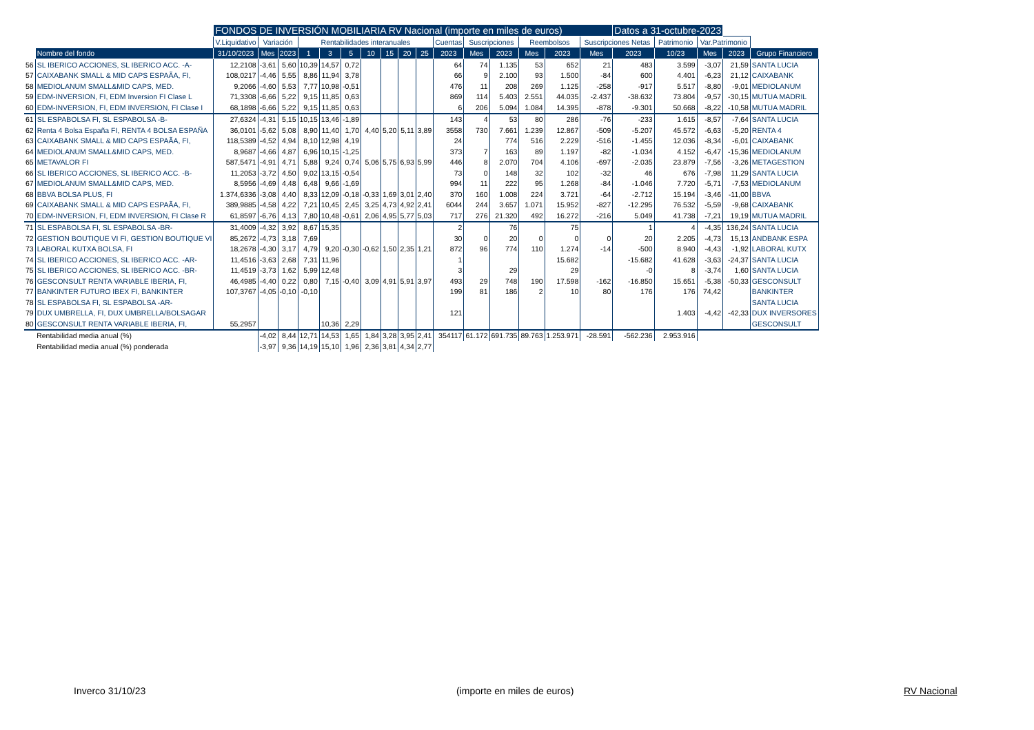| | | FONDOS DE INVERSIÓN MOBILIARIA RV Nacional (importe en miles de euros) | | | | | | | | | | | | | | | | Datos a 31-octubre-2023 | | | | |
| | | V.Liquidativo | Variación | | Rentabilidades interanuales | | | | | | | Cuentas | Suscripciones | | Reembolsos | | Suscripciones Netas | | Patrimonio | Var.Patrimonio | | |
| | Nombre del fondo | 31/10/2023 | Mes | 2023 | 1 | 3 | 5 | 10 | 15 | 20 | 25 | 2023 | Mes | 2023 | Mes | 2023 | Mes | 2023 | 10/23 | Mes | 2023 | Grupo Financiero |
| 56 | SL IBERICO ACCIONES, SL IBERICO ACC. -A- | 12,2108 | -3,61 | 5,60 | 10,39 | 14,57 | 0,72 | | | | | 64 | 74 | 1.135 | 53 | 652 | 21 | 483 | 3.599 | -3,07 | 21,59 | SANTA LUCIA |
| 57 | CAIXABANK SMALL & MID CAPS ESPAÃA, FI, | 108,0217 | -4,46 | 5,55 | 8,86 | 11,94 | 3,78 | | | | | 66 | 9 | 2.100 | 93 | 1.500 | -84 | 600 | 4.401 | -6,23 | 21,12 | CAIXABANK |
| 58 | MEDIOLANUM SMALL&MID CAPS, MED. | 9,2066 | -4,60 | 5,53 | 7,77 | 10,98 | -0,51 | | | | | 476 | 11 | 208 | 269 | 1.125 | -258 | -917 | 5.517 | -8,80 | -9,01 | MEDIOLANUM |
| 59 | EDM-INVERSION, FI, EDM Inversion FI Clase L | 71,3308 | -6,66 | 5,22 | 9,15 | 11,85 | 0,63 | | | | | 869 | 114 | 5.403 | 2.551 | 44.035 | -2.437 | -38.632 | 73.804 | -9,57 | -30,15 | MUTUA MADRIL |
| 60 | EDM-INVERSION, FI, EDM INVERSION, FI Clase I | 68,1898 | -6,66 | 5,22 | 9,15 | 11,85 | 0,63 | | | | | 6 | 206 | 5.094 | 1.084 | 14.395 | -878 | -9.301 | 50.668 | -8,22 | -10,58 | MUTUA MADRIL |
| 61 | SL ESPABOLSA FI, SL ESPABOLSA -B- | 27,6324 | -4,31 | 5,15 | 10,15 | 13,46 | -1,89 | | | | | 143 | 4 | 53 | 80 | 286 | -76 | -233 | 1.615 | -8,57 | -7,64 | SANTA LUCIA |
| 62 | Renta 4 Bolsa España FI, RENTA 4 BOLSA ESPAÑA | 36,0101 | -5,62 | 5,08 | 8,90 | 11,40 | 1,70 | 4,40 | 5,20 | 5,11 | 3,89 | 3558 | 730 | 7.661 | 1.239 | 12.867 | -509 | -5.207 | 45.572 | -6,63 | -5,20 | RENTA 4 |
| 63 | CAIXABANK SMALL & MID CAPS ESPAÃA, FI, | 118,5389 | -4,52 | 4,94 | 8,10 | 12,98 | 4,19 | | | | | 24 | | 774 | 516 | 2.229 | -516 | -1.455 | 12.036 | -8,34 | -6,01 | CAIXABANK |
| 64 | MEDIOLANUM SMALL&MID CAPS, MED. | 8,9687 | -4,66 | 4,87 | 6,96 | 10,15 | -1,25 | | | | | 373 | 7 | 163 | 89 | 1.197 | -82 | -1.034 | 4.152 | -6,47 | -15,36 | MEDIOLANUM |
| 65 | METAVALOR FI | 587,5471 | -4,91 | 4,71 | 5,88 | 9,24 | 0,74 | 5,06 | 5,75 | 6,93 | 5,99 | 446 | 8 | 2.070 | 704 | 4.106 | -697 | -2.035 | 23.879 | -7,56 | -3,26 | METAGESTION |
| 66 | SL IBERICO ACCIONES, SL IBERICO ACC. -B- | 11,2053 | -3,72 | 4,50 | 9,02 | 13,15 | -0,54 | | | | | 73 | 0 | 148 | 32 | 102 | -32 | 46 | 676 | -7,98 | 11,29 | SANTA LUCIA |
| 67 | MEDIOLANUM SMALL&MID CAPS, MED. | 8,5956 | -4,69 | 4,48 | 6,48 | 9,66 | -1,69 | | | | | 994 | 11 | 222 | 95 | 1.268 | -84 | -1.046 | 7.720 | -5,71 | -7,53 | MEDIOLANUM |
| 68 | BBVA BOLSA PLUS, FI | 1.374,6336 | -3,08 | 4,40 | 8,33 | 12,09 | -0,18 | -0,33 | 1,69 | 3,01 | 2,40 | 370 | 160 | 1.008 | 224 | 3.721 | -64 | -2.712 | 15.194 | -3,46 | -11,00 | BBVA |
| 69 | CAIXABANK SMALL & MID CAPS ESPAÃA, FI, | 389,9885 | -4,58 | 4,22 | 7,21 | 10,45 | 2,45 | 3,25 | 4,73 | 4,92 | 2,41 | 6044 | 244 | 3.657 | 1.071 | 15.952 | -827 | -12.295 | 76.532 | -5,59 | -9,68 | CAIXABANK |
| 70 | EDM-INVERSION, FI, EDM INVERSION, FI Clase R | 61,8597 | -6,76 | 4,13 | 7,80 | 10,48 | -0,61 | 2,06 | 4,95 | 5,77 | 5,03 | 717 | 276 | 21.320 | 492 | 16.272 | -216 | 5.049 | 41.738 | -7,21 | 19,19 | MUTUA MADRIL |
| 71 | SL ESPABOLSA FI, SL ESPABOLSA -BR- | 31,4009 | -4,32 | 3,92 | 8,67 | 15,35 | | | | | | 2 | | 76 | | 75 | | 1 | 4 | -4,35 | 136,24 | SANTA LUCIA |
| 72 | GESTION BOUTIQUE VI FI, GESTION BOUTIQUE VI | 85,2672 | -4,73 | 3,18 | 7,69 | | | | | | | 30 | 0 | 20 | 0 | 0 | 0 | 20 | 2.205 | -4,73 | 15,13 | ANDBANK ESPA |
| 73 | LABORAL KUTXA BOLSA, FI | 18,2678 | -4,30 | 3,17 | 4,79 | 9,20 | -0,30 | -0,62 | 1,50 | 2,35 | 1,21 | 872 | 96 | 774 | 110 | 1.274 | -14 | -500 | 8.940 | -4,43 | -1,92 | LABORAL KUTX |
| 74 | SL IBERICO ACCIONES, SL IBERICO ACC. -AR- | 11,4516 | -3,63 | 2,68 | 7,31 | 11,96 | | | | | | 1 | | | | 15.682 | | -15.682 | 41.628 | -3,63 | -24,37 | SANTA LUCIA |
| 75 | SL IBERICO ACCIONES, SL IBERICO ACC. -BR- | 11,4519 | -3,73 | 1,62 | 5,99 | 12,48 | | | | | | 3 | | 29 | | 29 | | -0 | 8 | -3,74 | 1,60 | SANTA LUCIA |
| 76 | GESCONSULT RENTA VARIABLE IBERIA, FI, | 46,4985 | -4,40 | 0,22 | 0,80 | 7,15 | -0,40 | 3,09 | 4,91 | 5,91 | 3,97 | 493 | 29 | 748 | 190 | 17.598 | -162 | -16.850 | 15.651 | -5,38 | -50,33 | GESCONSULT |
| 77 | BANKINTER FUTURO IBEX FI, BANKINTER | 107,3767 | -4,05 | -0,10 | -0,10 | | | | | | | 199 | 81 | 186 | 2 | 10 | 80 | 176 | 176 | 74,42 | | BANKINTER |
| 78 | SL ESPABOLSA FI, SL ESPABOLSA -AR- | | | | | | | | | | | | | | | | | | | | | SANTA LUCIA |
| 79 | DUX UMBRELLA, FI, DUX UMBRELLA/BOLSAGAR | | | | | | | | | | | 121 | | | | | | | 1.403 | -4,42 | -42,33 | DUX INVERSORES |
| 80 | GESCONSULT RENTA VARIABLE IBERIA, FI, | 55,2957 | | | | 10,36 | 2,29 | | | | | | | | | | | | | | | GESCONSULT |
| | Rentabilidad media anual (%) | | -4,02 | 8,44 | 12,71 | 14,53 | 1,65 | 1,84 | 3,28 | 3,95 | 2,41 | 354117 | 61.172 | 691.735 | 89.763 | 1.253.971 | -28.591 | -562.236 | 2.953.916 | | | |
| | Rentabilidad media anual (%) ponderada | | -3,97 | 9,36 | 14,19 | 15,10 | 1,96 | 2,36 | 3,81 | 4,34 | 2,77 | | | | | | | | | | | |
Inverco 31/10/23 (importe en miles de euros) RV Nacional